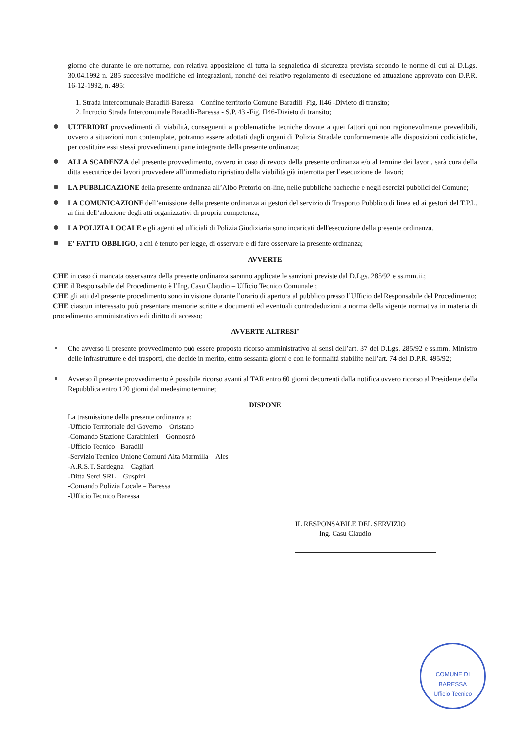giorno che durante le ore notturne, con relativa apposizione di tutta la segnaletica di sicurezza prevista secondo le norme di cui al D.Lgs. 30.04.1992 n. 285 successive modifiche ed integrazioni, nonché del relativo regolamento di esecuzione ed attuazione approvato con D.P.R. 16-12-1992, n. 495:
1. Strada Intercomunale Baradili-Baressa – Confine territorio Comune Baradili–Fig. II46 -Divieto di transito;
2. Incrocio Strada Intercomunale Baradili-Baressa - S.P. 43 -Fig. II46-Divieto di transito;
ULTERIORI provvedimenti di viabilità, conseguenti a problematiche tecniche dovute a quei fattori qui non ragionevolmente prevedibili, ovvero a situazioni non contemplate, potranno essere adottati dagli organi di Polizia Stradale conformemente alle disposizioni codicistiche, per costituire essi stessi provvedimenti parte integrante della presente ordinanza;
ALLA SCADENZA del presente provvedimento, ovvero in caso di revoca della presente ordinanza e/o al termine dei lavori, sarà cura della ditta esecutrice dei lavori provvedere all’immediato ripristino della viabilità già interrotta per l’esecuzione dei lavori;
LA PUBBLICAZIONE della presente ordinanza all’Albo Pretorio on-line, nelle pubbliche bacheche e negli esercizi pubblici del Comune;
LA COMUNICAZIONE dell’emissione della presente ordinanza ai gestori del servizio di Trasporto Pubblico di linea ed ai gestori del T.P.L. ai fini dell’adozione degli atti organizzativi di propria competenza;
LA POLIZIA LOCALE e gli agenti ed ufficiali di Polizia Giudiziaria sono incaricati dell'esecuzione della presente ordinanza.
E' FATTO OBBLIGO, a chi è tenuto per legge, di osservare e di fare osservare la presente ordinanza;
AVVERTE
CHE in caso di mancata osservanza della presente ordinanza saranno applicate le sanzioni previste dal D.Lgs. 285/92 e ss.mm.ii.;
CHE il Responsabile del Procedimento è l’Ing. Casu Claudio – Ufficio Tecnico Comunale ;
CHE gli atti del presente procedimento sono in visione durante l’orario di apertura al pubblico presso l’Ufficio del Responsabile del Procedimento;
CHE ciascun interessato può presentare memorie scritte e documenti ed eventuali controdeduzioni a norma della vigente normativa in materia di procedimento amministrativo e di diritto di accesso;
AVVERTE ALTRESI’
Che avverso il presente provvedimento può essere proposto ricorso amministrativo ai sensi dell’art. 37 del D.Lgs. 285/92 e ss.mm. Ministro delle infrastrutture e dei trasporti, che decide in merito, entro sessanta giorni e con le formalità stabilite nell’art. 74 del D.P.R. 495/92;
Avverso il presente provvedimento è possibile ricorso avanti al TAR entro 60 giorni decorrenti dalla notifica ovvero ricorso al Presidente della Repubblica entro 120 giorni dal medesimo termine;
DISPONE
La trasmissione della presente ordinanza a:
-Ufficio Territoriale del Governo – Oristano
-Comando Stazione Carabinieri – Gonnosnò
-Ufficio Tecnico –Baradili
-Servizio Tecnico Unione Comuni Alta Marmilla – Ales
-A.R.S.T. Sardegna – Cagliari
-Ditta Serci SRL – Guspini
-Comando Polizia Locale – Baressa
-Ufficio Tecnico Baressa
IL RESPONSABILE DEL SERVIZIO
Ing. Casu Claudio
COMUNE DI BARESSA
Ufficio Tecnico